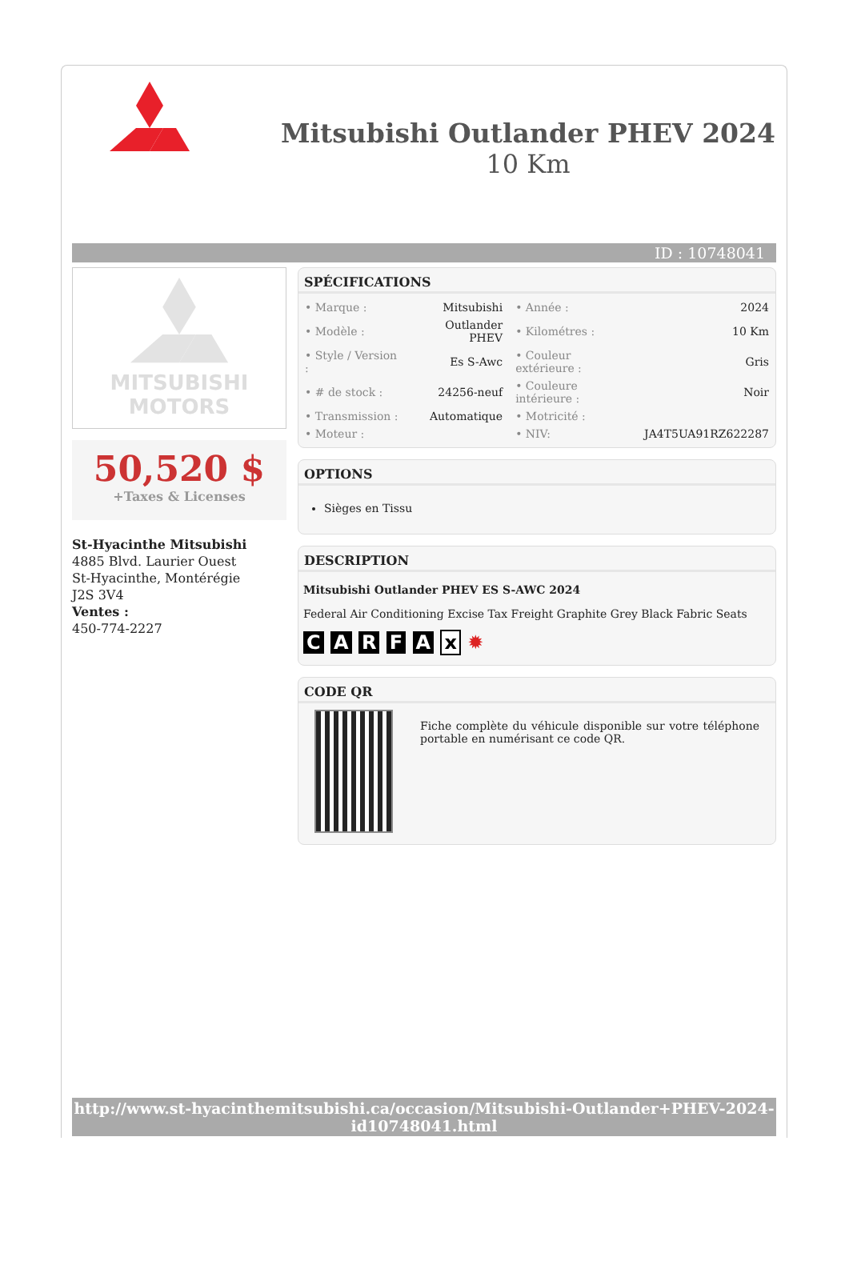Mitsubishi Outlander PHEV 2024
10 Km
ID : 10748041
MITSUBISHI
MOTORS
50,520 $
+Taxes & Licenses
St-Hyacinthe Mitsubishi
4885 Blvd. Laurier Ouest
St-Hyacinthe, Montérégie
J2S 3V4
Ventes :
450-774-2227
SPÉCIFICATIONS
| • Marque : | Mitsubishi | • Année : | 2024 |
| • Modèle : | Outlander PHEV | • Kilométres : | 10 Km |
| • Style / Version : | Es S-Awc | • Couleur extérieure : | Gris |
| • # de stock : | 24256-neuf | • Couleure intérieure : | Noir |
| • Transmission : | Automatique | • Motricité : | |
| • Moteur : | | • NIV: | JA4T5UA91RZ622287 |
OPTIONS
Sièges en Tissu
DESCRIPTION
Mitsubishi Outlander PHEV ES S-AWC 2024
Federal Air Conditioning Excise Tax Freight Graphite Grey Black Fabric Seats
C A R F A x ✹
CODE QR
Fiche complète du véhicule disponible sur votre téléphone portable en numérisant ce code QR.
http://www.st-hyacinthemitsubishi.ca/occasion/Mitsubishi-Outlander+PHEV-2024-id10748041.html